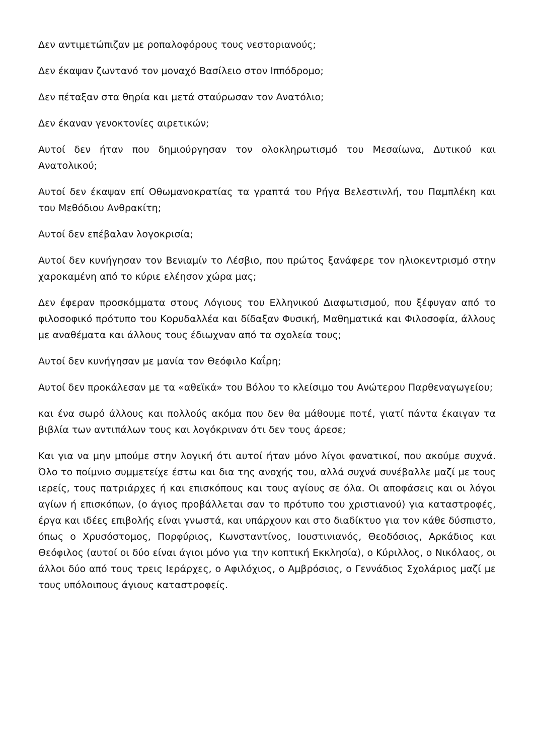Δεν αντιμετώπιζαν με ροπαλοφόρους τους νεστοριανούς;
Δεν έκαψαν ζωντανό τον μοναχό Βασίλειο στον Ιππόδρομο;
Δεν πέταξαν στα θηρία και μετά σταύρωσαν τον Ανατόλιο;
Δεν έκαναν γενοκτονίες αιρετικών;
Αυτοί δεν ήταν που δημιούργησαν τον ολοκληρωτισμό του Μεσαίωνα, Δυτικού και Ανατολικού;
Αυτοί δεν έκαψαν επί Οθωμανοκρατίας τα γραπτά του Ρήγα Βελεστινλή, του Παμπλέκη και του Μεθόδιου Ανθρακίτη;
Αυτοί δεν επέβαλαν λογοκρισία;
Αυτοί δεν κυνήγησαν τον Βενιαμίν το Λέσβιο, που πρώτος ξανάφερε τον ηλιοκεντρισμό στην χαροκαμένη από το κύριε ελέησον χώρα μας;
Δεν έφεραν προσκόμματα στους Λόγιους του Ελληνικού Διαφωτισμού, που ξέφυγαν από το φιλοσοφικό πρότυπο του Κορυδαλλέα και δίδαξαν Φυσική, Μαθηματικά και Φιλοσοφία, άλλους με αναθέματα και άλλους τους έδιωχναν από τα σχολεία τους;
Αυτοί δεν κυνήγησαν με μανία τον Θεόφιλο Καΐρη;
Αυτοί δεν προκάλεσαν με τα «αθεϊκά» του Βόλου το κλείσιμο του Ανώτερου Παρθεναγωγείου;
και ένα σωρό άλλους και πολλούς ακόμα που δεν θα μάθουμε ποτέ, γιατί πάντα έκαιγαν τα βιβλία των αντιπάλων τους και λογόκριναν ότι δεν τους άρεσε;
Και για να μην μπούμε στην λογική ότι αυτοί ήταν μόνο λίγοι φανατικοί, που ακούμε συχνά. Όλο το ποίμνιο συμμετείχε έστω και δια της ανοχής του, αλλά συχνά συνέβαλλε μαζί με τους ιερείς, τους πατριάρχες ή και επισκόπους και τους αγίους σε όλα. Οι αποφάσεις και οι λόγοι αγίων ή επισκόπων, (ο άγιος προβάλλεται σαν το πρότυπο του χριστιανού) για καταστροφές, έργα και ιδέες επιβολής είναι γνωστά, και υπάρχουν και στο διαδίκτυο για τον κάθε δύσπιστο, όπως ο Χρυσόστομος, Πορφύριος, Κωνσταντίνος, Ιουστινιανός, Θεοδόσιος, Αρκάδιος και Θεόφιλος (αυτοί οι δύο είναι άγιοι μόνο για την κοπτική Εκκλησία), ο Κύριλλος, ο Νικόλαος, οι άλλοι δύο από τους τρεις Ιεράρχες, ο Αφιλόχιος, ο Αμβρόσιος, ο Γεννάδιος Σχολάριος μαζί με τους υπόλοιπους άγιους καταστροφείς.